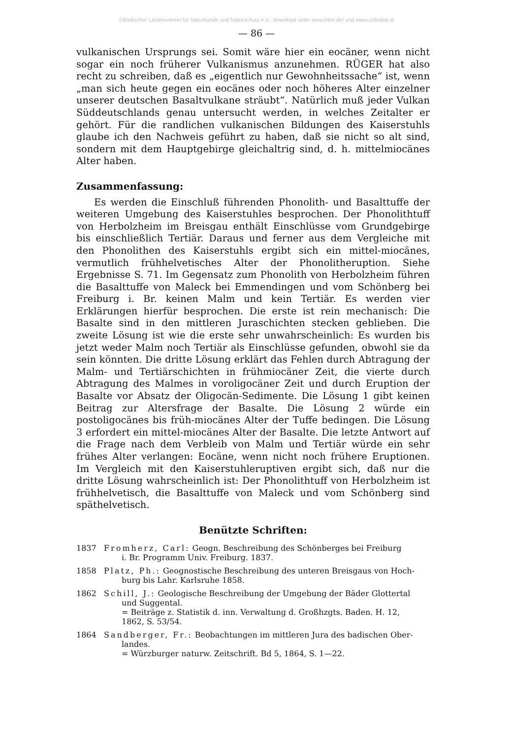©Badischer Landesverein für Naturkunde und Naturschutz e.V.; download unter www.blnn.de/ und www.zobodat.at
— 86 —
vulkanischen Ursprungs sei. Somit wäre hier ein eocäner, wenn nicht sogar ein noch früherer Vulkanismus anzunehmen. RÜGER hat also recht zu schreiben, daß es „eigentlich nur Gewohnheitssache“ ist, wenn „man sich heute gegen ein eocänes oder noch höheres Alter einzelner unserer deutschen Basaltvulkane sträubt“. Natürlich muß jeder Vulkan Süddeutschlands genau untersucht werden, in welches Zeitalter er gehört. Für die randlichen vulkanischen Bildungen des Kaiserstuhls glaube ich den Nachweis geführt zu haben, daß sie nicht so alt sind, sondern mit dem Hauptgebirge gleichaltrig sind, d. h. mittelmiocänes Alter haben.
Zusammenfassung:
Es werden die Einschluß führenden Phonolith- und Basalttuffe der weiteren Umgebung des Kaiserstuhles besprochen. Der Phonolithtuff von Herbolzheim im Breisgau enthält Einschlüsse vom Grundgebirge bis einschließlich Tertiär. Daraus und ferner aus dem Vergleiche mit den Phonolithen des Kaiserstuhls ergibt sich ein mittel-miocänes, vermutlich frühhelvetisches Alter der Phonolitheruption. Siehe Ergebnisse S. 71. Im Gegensatz zum Phonolith von Herbolzheim führen die Basalttuffe von Maleck bei Emmendingen und vom Schönberg bei Freiburg i. Br. keinen Malm und kein Tertiär. Es werden vier Erklärungen hierfür besprochen. Die erste ist rein mechanisch: Die Basalte sind in den mittleren Juraschichten stecken geblieben. Die zweite Lösung ist wie die erste sehr unwahrscheinlich: Es wurden bis jetzt weder Malm noch Tertiär als Einschlüsse gefunden, obwohl sie da sein könnten. Die dritte Lösung erklärt das Fehlen durch Abtragung der Malm- und Tertiärschichten in frühmiocäner Zeit, die vierte durch Abtragung des Malmes in voroligocäner Zeit und durch Eruption der Basalte vor Absatz der Oligocän-Sedimente. Die Lösung 1 gibt keinen Beitrag zur Altersfrage der Basalte. Die Lösung 2 würde ein postoligocänes bis früh-miocänes Alter der Tuffe bedingen. Die Lösung 3 erfordert ein mittel-miocänes Alter der Basalte. Die letzte Antwort auf die Frage nach dem Verbleib von Malm und Tertiär würde ein sehr frühes Alter verlangen: Eocäne, wenn nicht noch frühere Eruptionen. Im Vergleich mit den Kaiserstuhleruptiven ergibt sich, daß nur die dritte Lösung wahrscheinlich ist: Der Phonolithtuff von Herbolzheim ist frühhelvetisch, die Basalttuffe von Maleck und vom Schönberg sind späthelvetisch.
Benützte Schriften:
1837 Fromherz, Carl: Geogn. Beschreibung des Schönberges bei Freiburg
i. Br. Programm Univ. Freiburg. 1837.
1858 Platz, Ph.: Geognostische Beschreibung des unteren Breisgaus von Hoch-
burg bis Lahr. Karlsruhe 1858.
1862 Schill, J.: Geologische Beschreibung der Umgebung der Bäder Glottertal
und Suggental.
= Beiträge z. Statistik d. inn. Verwaltung d. Großhzgts. Baden. H. 12,
1862, S. 53/54.
1864 Sandberger, Fr.: Beobachtungen im mittleren Jura des badischen Ober-
landes.
= Würzburger naturw. Zeitschrift. Bd 5, 1864, S. 1—22.